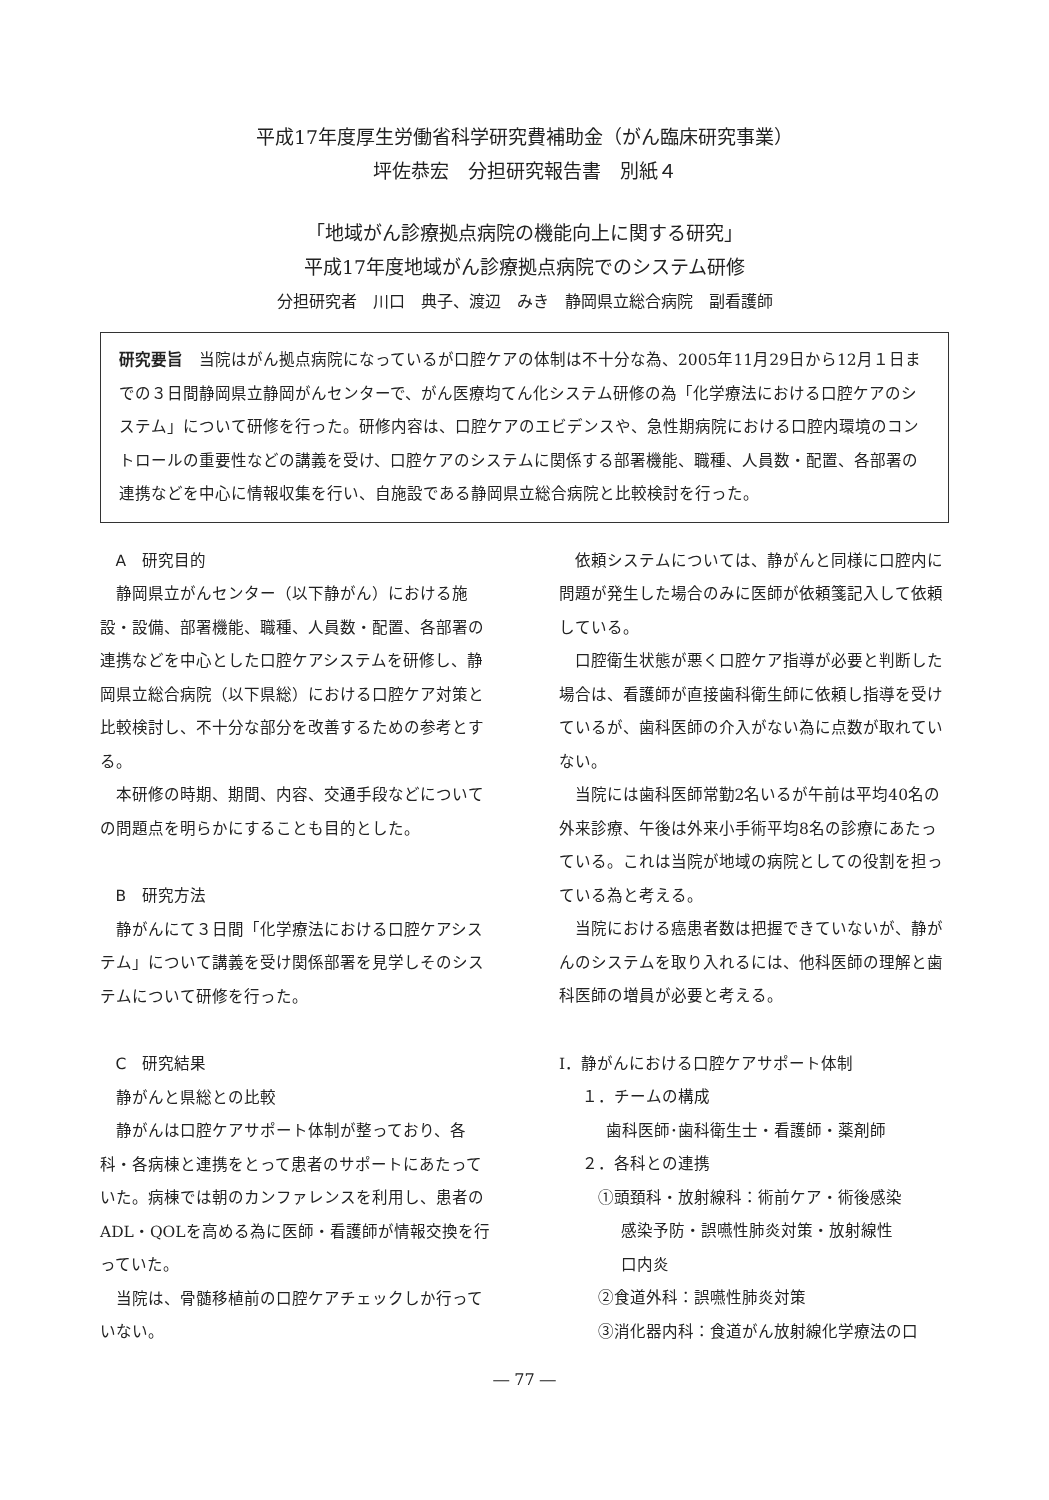平成17年度厚生労働省科学研究費補助金（がん臨床研究事業）
坪佐恭宏　分担研究報告書　別紙４
「地域がん診療拠点病院の機能向上に関する研究」
平成17年度地域がん診療拠点病院でのシステム研修
分担研究者　川口　典子、渡辺　みき　静岡県立総合病院　副看護師
研究要旨　当院はがん拠点病院になっているが口腔ケアの体制は不十分な為、2005年11月29日から12月１日までの３日間静岡県立静岡がんセンターで、がん医療均てん化システム研修の為「化学療法における口腔ケアのシステム」について研修を行った。研修内容は、口腔ケアのエビデンスや、急性期病院における口腔内環境のコントロールの重要性などの講義を受け、口腔ケアのシステムに関係する部署機能、職種、人員数・配置、各部署の連携などを中心に情報収集を行い、自施設である静岡県立総合病院と比較検討を行った。
A　研究目的
静岡県立がんセンター（以下静がん）における施設・設備、部署機能、職種、人員数・配置、各部署の連携などを中心とした口腔ケアシステムを研修し、静岡県立総合病院（以下県総）における口腔ケア対策と比較検討し、不十分な部分を改善するための参考とする。
本研修の時期、期間、内容、交通手段などについての問題点を明らかにすることも目的とした。
B　研究方法
静がんにて３日間「化学療法における口腔ケアシステム」について講義を受け関係部署を見学しそのシステムについて研修を行った。
C　研究結果
静がんと県総との比較
静がんは口腔ケアサポート体制が整っており、各科・各病棟と連携をとって患者のサポートにあたっていた。病棟では朝のカンファレンスを利用し、患者のADL・QOLを高める為に医師・看護師が情報交換を行っていた。
当院は、骨髄移植前の口腔ケアチェックしか行っていない。
依頼システムについては、静がんと同様に口腔内に問題が発生した場合のみに医師が依頼箋記入して依頼している。
口腔衛生状態が悪く口腔ケア指導が必要と判断した場合は、看護師が直接歯科衛生師に依頼し指導を受けているが、歯科医師の介入がない為に点数が取れていない。
当院には歯科医師常勤2名いるが午前は平均40名の外来診療、午後は外来小手術平均8名の診療にあたっている。これは当院が地域の病院としての役割を担っている為と考える。
当院における癌患者数は把握できていないが、静がんのシステムを取り入れるには、他科医師の理解と歯科医師の増員が必要と考える。
Ⅰ．静がんにおける口腔ケアサポート体制
１．チームの構成
歯科医師･歯科衛生士・看護師・薬剤師
２．各科との連携
①頭頚科・放射線科：術前ケア・術後感染
感染予防・誤嚥性肺炎対策・放射線性
口内炎
②食道外科：誤嚥性肺炎対策
③消化器内科：食道がん放射線化学療法の口
― 77 ―